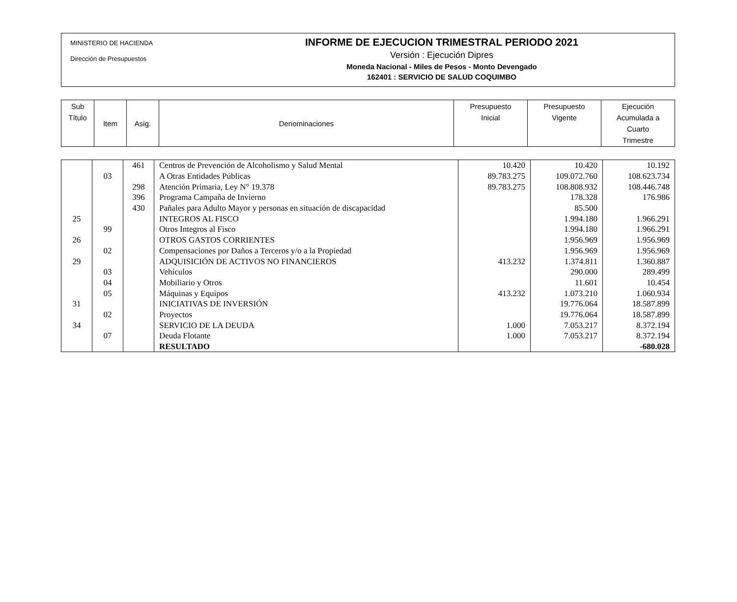MINISTERIO DE HACIENDA
Dirección de Presupuestos
INFORME DE EJECUCION TRIMESTRAL PERIODO 2021
Versión : Ejecución Dipres
Moneda Nacional - Miles de Pesos - Monto Devengado
162401 : SERVICIO DE SALUD COQUIMBO
| Sub Título | Item | Asig. | Denominaciones | Presupuesto Inicial | Presupuesto Vigente | Ejecución Acumulada a Cuarto Trimestre |
| | | 461 | Centros de Prevención de Alcoholismo y Salud Mental | 10.420 | 10.420 | 10.192 |
| | 03 | | A Otras Entidades Públicas | 89.783.275 | 109.072.760 | 108.623.734 |
| | | 298 | Atención Primaria, Ley N° 19.378 | 89.783.275 | 108.808.932 | 108.446.748 |
| | | 396 | Programa Campaña de Invierno | | 178.328 | 176.986 |
| | | 430 | Pañales para Adulto Mayor y personas en situación de discapacidad | | 85.500 | |
| 25 | | | INTEGROS AL FISCO | | 1.994.180 | 1.966.291 |
| | 99 | | Otros Integros al Fisco | | 1.994.180 | 1.966.291 |
| 26 | | | OTROS GASTOS CORRIENTES | | 1.956.969 | 1.956.969 |
| | 02 | | Compensaciones por Daños a Terceros y/o a la Propiedad | | 1.956.969 | 1.956.969 |
| 29 | | | ADQUISICIÓN DE ACTIVOS NO FINANCIEROS | 413.232 | 1.374.811 | 1.360.887 |
| | 03 | | Vehículos | | 290.000 | 289.499 |
| | 04 | | Mobiliario y Otros | | 11.601 | 10.454 |
| | 05 | | Máquinas y Equipos | 413.232 | 1.073.210 | 1.060.934 |
| 31 | | | INICIATIVAS DE INVERSIÓN | | 19.776.064 | 18.587.899 |
| | 02 | | Proyectos | | 19.776.064 | 18.587.899 |
| 34 | | | SERVICIO DE LA DEUDA | 1.000 | 7.053.217 | 8.372.194 |
| | 07 | | Deuda Flotante | 1.000 | 7.053.217 | 8.372.194 |
| | | | RESULTADO | | | -680.028 |